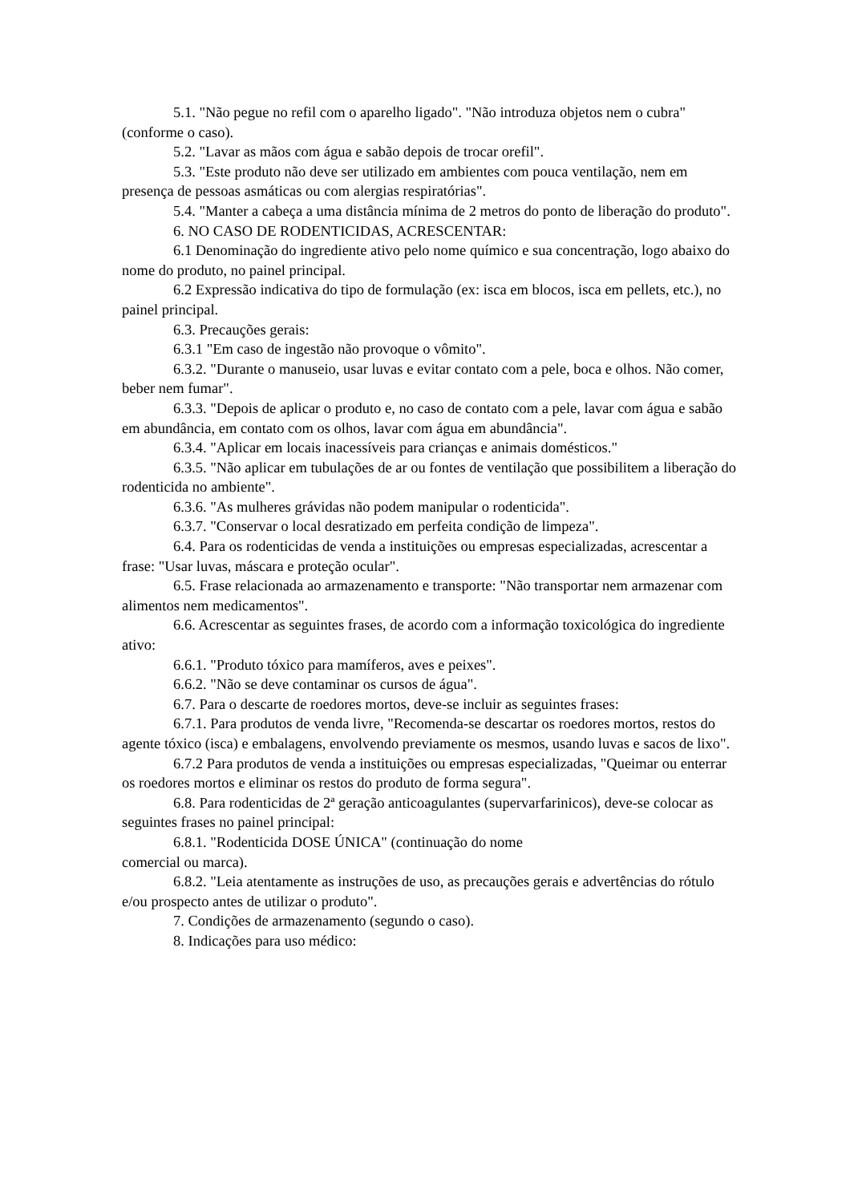5.1. "Não pegue no refil com o aparelho ligado". "Não introduza objetos nem o cubra" (conforme o caso).
5.2. "Lavar as mãos com água e sabão depois de trocar orefil".
5.3. "Este produto não deve ser utilizado em ambientes com pouca ventilação, nem em presença de pessoas asmáticas ou com alergias respiratórias".
5.4. "Manter a cabeça a uma distância mínima de 2 metros do ponto de liberação do produto".
6. NO CASO DE RODENTICIDAS, ACRESCENTAR:
6.1 Denominação do ingrediente ativo pelo nome químico e sua concentração, logo abaixo do nome do produto, no painel principal.
6.2 Expressão indicativa do tipo de formulação (ex: isca em blocos, isca em pellets, etc.), no painel principal.
6.3. Precauções gerais:
6.3.1 "Em caso de ingestão não provoque o vômito".
6.3.2. "Durante o manuseio, usar luvas e evitar contato com a pele, boca e olhos. Não comer, beber nem fumar".
6.3.3. "Depois de aplicar o produto e, no caso de contato com a pele, lavar com água e sabão em abundância, em contato com os olhos, lavar com água em abundância".
6.3.4. "Aplicar em locais inacessíveis para crianças e animais domésticos."
6.3.5. "Não aplicar em tubulações de ar ou fontes de ventilação que possibilitem a liberação do rodenticida no ambiente".
6.3.6. "As mulheres grávidas não podem manipular o rodenticida".
6.3.7. "Conservar o local desratizado em perfeita condição de limpeza".
6.4. Para os rodenticidas de venda a instituições ou empresas especializadas, acrescentar a frase: "Usar luvas, máscara e proteção ocular".
6.5. Frase relacionada ao armazenamento e transporte: "Não transportar nem armazenar com alimentos nem medicamentos".
6.6. Acrescentar as seguintes frases, de acordo com a informação toxicológica do ingrediente ativo:
6.6.1. "Produto tóxico para mamíferos, aves e peixes".
6.6.2. "Não se deve contaminar os cursos de água".
6.7. Para o descarte de roedores mortos, deve-se incluir as seguintes frases:
6.7.1. Para produtos de venda livre, "Recomenda-se descartar os roedores mortos, restos do agente tóxico (isca) e embalagens, envolvendo previamente os mesmos, usando luvas e sacos de lixo".
6.7.2 Para produtos de venda a instituições ou empresas especializadas, "Queimar ou enterrar os roedores mortos e eliminar os restos do produto de forma segura".
6.8. Para rodenticidas de 2ª geração anticoagulantes (supervarfarinicos), deve-se colocar as seguintes frases no painel principal:
6.8.1. "Rodenticida DOSE ÚNICA" (continuação do nome
comercial ou marca).
6.8.2. "Leia atentamente as instruções de uso, as precauções gerais e advertências do rótulo e/ou prospecto antes de utilizar o produto".
7. Condições de armazenamento (segundo o caso).
8. Indicações para uso médico: